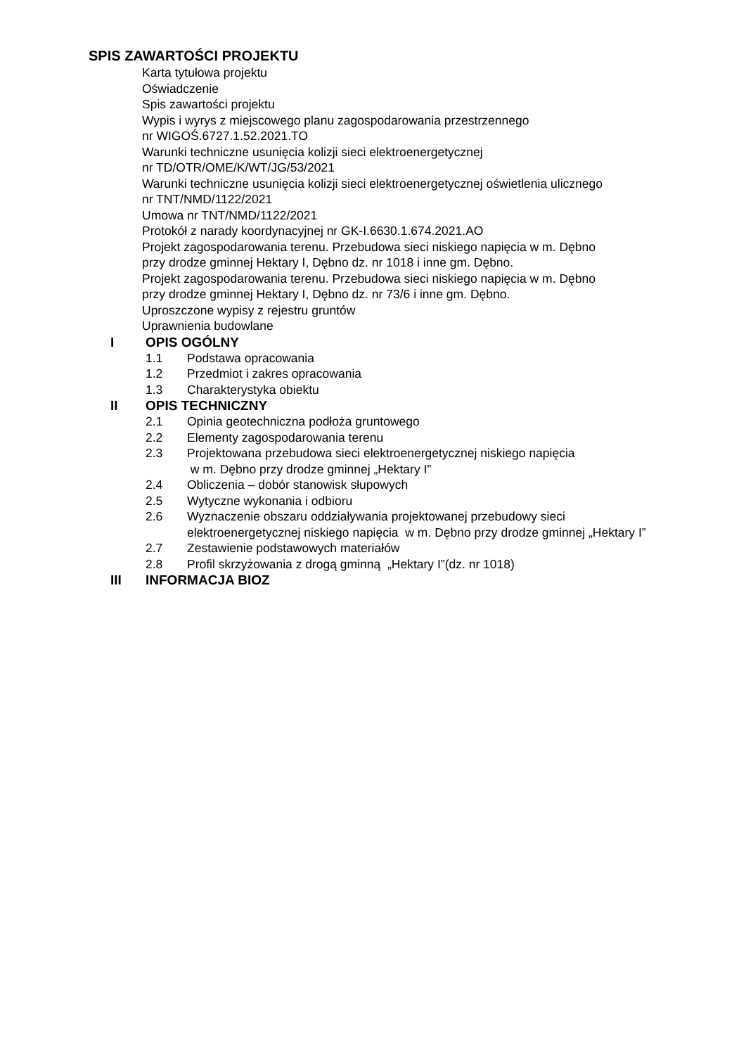SPIS ZAWARTOŚCI PROJEKTU
Karta tytułowa projektu
Oświadczenie
Spis zawartości projektu
Wypis i wyrys z miejscowego planu zagospodarowania przestrzennego
nr WIGOŚ.6727.1.52.2021.TO
Warunki techniczne usunięcia kolizji sieci elektroenergetycznej
nr TD/OTR/OME/K/WT/JG/53/2021
Warunki techniczne usunięcia kolizji sieci elektroenergetycznej oświetlenia ulicznego
nr TNT/NMD/1122/2021
Umowa nr TNT/NMD/1122/2021
Protokół z narady koordynacyjnej nr GK-I.6630.1.674.2021.AO
Projekt zagospodarowania terenu. Przebudowa sieci niskiego napięcia w m. Dębno
przy drodze gminnej Hektary I, Dębno dz. nr 1018 i inne gm. Dębno.
Projekt zagospodarowania terenu. Przebudowa sieci niskiego napięcia w m. Dębno
przy drodze gminnej Hektary I, Dębno dz. nr 73/6 i inne gm. Dębno.
Uproszczone wypisy z rejestru gruntów
Uprawnienia budowlane
I OPIS OGÓLNY
1.1 Podstawa opracowania
1.2 Przedmiot i zakres opracowania
1.3 Charakterystyka obiektu
II OPIS TECHNICZNY
2.1 Opinia geotechniczna podłoża gruntowego
2.2 Elementy zagospodarowania terenu
2.3 Projektowana przebudowa sieci elektroenergetycznej niskiego napięcia
w m. Dębno przy drodze gminnej „Hektary I”
2.4 Obliczenia – dobór stanowisk słupowych
2.5 Wytyczne wykonania i odbioru
2.6 Wyznaczenie obszaru oddziaływania projektowanej przebudowy sieci
elektroenergetycznej niskiego napięcia w m. Dębno przy drodze gminnej „Hektary I”
2.7 Zestawienie podstawowych materiałów
2.8 Profil skrzyżowania z drogą gminną „Hektary I”(dz. nr 1018)
III INFORMACJA BIOZ